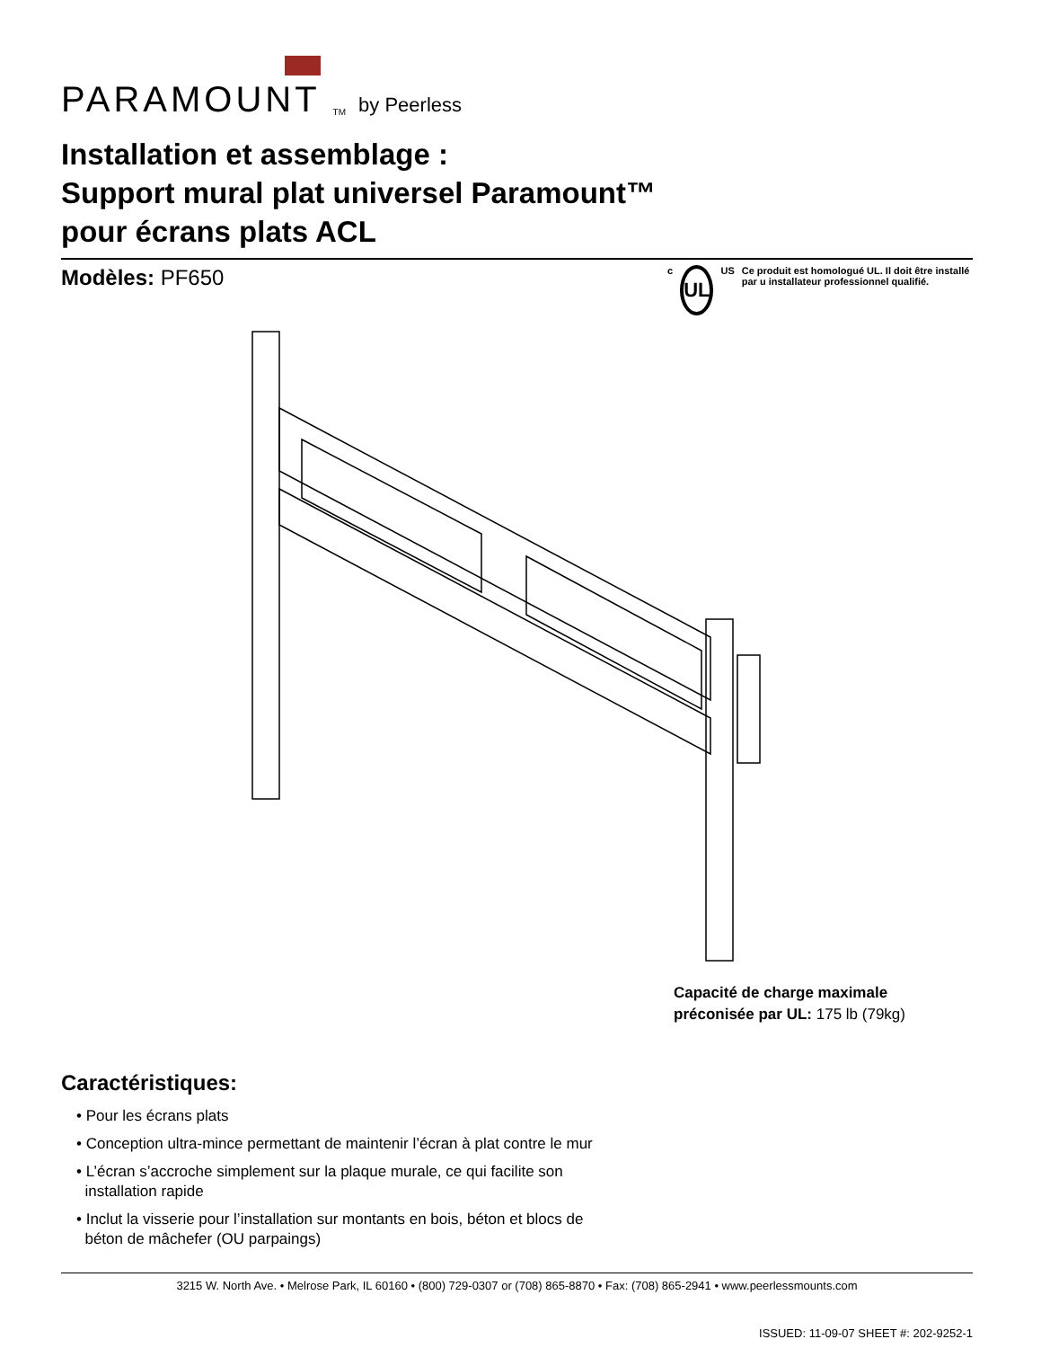PARAMOUNT<sup>TM</sup> by Peerless
Installation et assemblage :
Support mural plat universel Paramount™
pour écrans plats ACL
Modèles: PF650
c
UL
US Ce produit est homologué UL. Il doit être installé par u installateur professionnel qualifié.
Capacité de charge maximale
préconisée par UL: 175 lb (79kg)
Caractéristiques:
• Pour les écrans plats
• Conception ultra-mince permettant de maintenir l’écran à plat contre le mur
• L’écran s’accroche simplement sur la plaque murale, ce qui facilite son
installation rapide
• Inclut la visserie pour l’installation sur montants en bois, béton et blocs de
béton de mâchefer (OU parpaings)
3215 W. North Ave. • Melrose Park, IL 60160 • (800) 729-0307 or (708) 865-8870 • Fax: (708) 865-2941 • www.peerlessmounts.com
ISSUED: 11-09-07 SHEET #: 202-9252-1